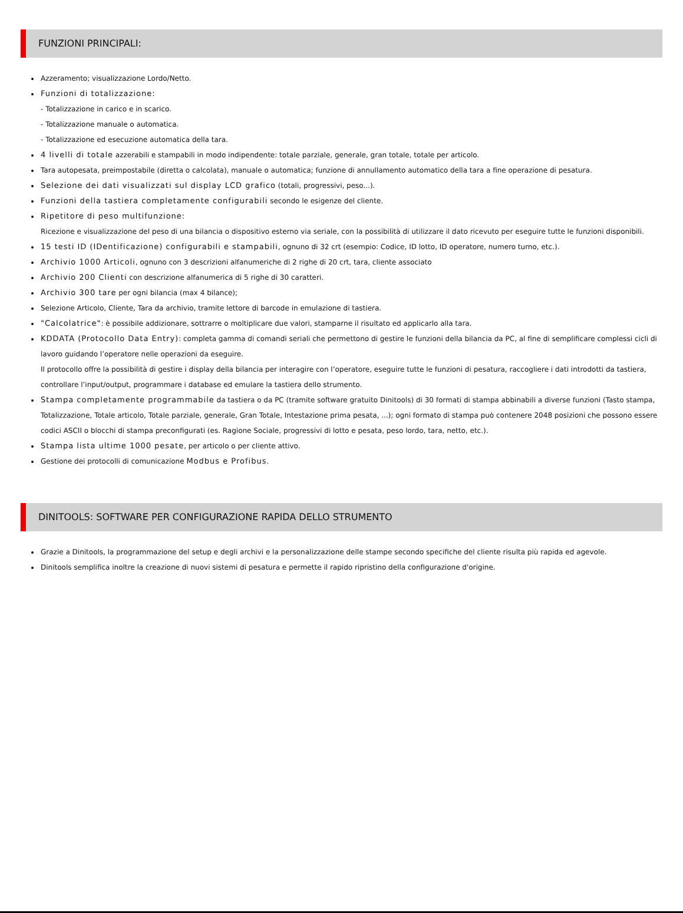FUNZIONI PRINCIPALI:
Azzeramento; visualizzazione Lordo/Netto.
Funzioni di totalizzazione:
- Totalizzazione in carico e in scarico.
- Totalizzazione manuale o automatica.
- Totalizzazione ed esecuzione automatica della tara.
4 livelli di totale azzerabili e stampabili in modo indipendente: totale parziale, generale, gran totale, totale per articolo.
Tara autopesata, preimpostabile (diretta o calcolata), manuale o automatica; funzione di annullamento automatico della tara a fine operazione di pesatura.
Selezione dei dati visualizzati sul display LCD grafico (totali, progressivi, peso...).
Funzioni della tastiera completamente configurabili secondo le esigenze del cliente.
Ripetitore di peso multifunzione:
Ricezione e visualizzazione del peso di una bilancia o dispositivo esterno via seriale, con la possibilità di utilizzare il dato ricevuto per eseguire tutte le funzioni disponibili.
15 testi ID (IDentificazione) configurabili e stampabili, ognuno di 32 crt (esempio: Codice, ID lotto, ID operatore, numero turno, etc.).
Archivio 1000 Articoli, ognuno con 3 descrizioni alfanumeriche di 2 righe di 20 crt, tara, cliente associato
Archivio 200 Clienti con descrizione alfanumerica di 5 righe di 30 caratteri.
Archivio 300 tare per ogni bilancia (max 4 bilance);
Selezione Articolo, Cliente, Tara da archivio, tramite lettore di barcode in emulazione di tastiera.
"Calcolatrice": è possibile addizionare, sottrarre o moltiplicare due valori, stamparne il risultato ed applicarlo alla tara.
KDDATA (Protocollo Data Entry): completa gamma di comandi seriali che permettono di gestire le funzioni della bilancia da PC, al fine di semplificare complessi cicli di lavoro guidando l’operatore nelle operazioni da eseguire.
Il protocollo offre la possibilità di gestire i display della bilancia per interagire con l’operatore, eseguire tutte le funzioni di pesatura, raccogliere i dati introdotti da tastiera, controllare l’input/output, programmare i database ed emulare la tastiera dello strumento.
Stampa completamente programmabile da tastiera o da PC (tramite software gratuito Dinitools) di 30 formati di stampa abbinabili a diverse funzioni (Tasto stampa, Totalizzazione, Totale articolo, Totale parziale, generale, Gran Totale, Intestazione prima pesata, ...); ogni formato di stampa può contenere 2048 posizioni che possono essere codici ASCII o blocchi di stampa preconfigurati (es. Ragione Sociale, progressivi di lotto e pesata, peso lordo, tara, netto, etc.).
Stampa lista ultime 1000 pesate, per articolo o per cliente attivo.
Gestione dei protocolli di comunicazione Modbus e Profibus.
DINITOOLS: SOFTWARE PER CONFIGURAZIONE RAPIDA DELLO STRUMENTO
Grazie a Dinitools, la programmazione del setup e degli archivi e la personalizzazione delle stampe secondo specifiche del cliente risulta più rapida ed agevole.
Dinitools semplifica inoltre la creazione di nuovi sistemi di pesatura e permette il rapido ripristino della configurazione d'origine.